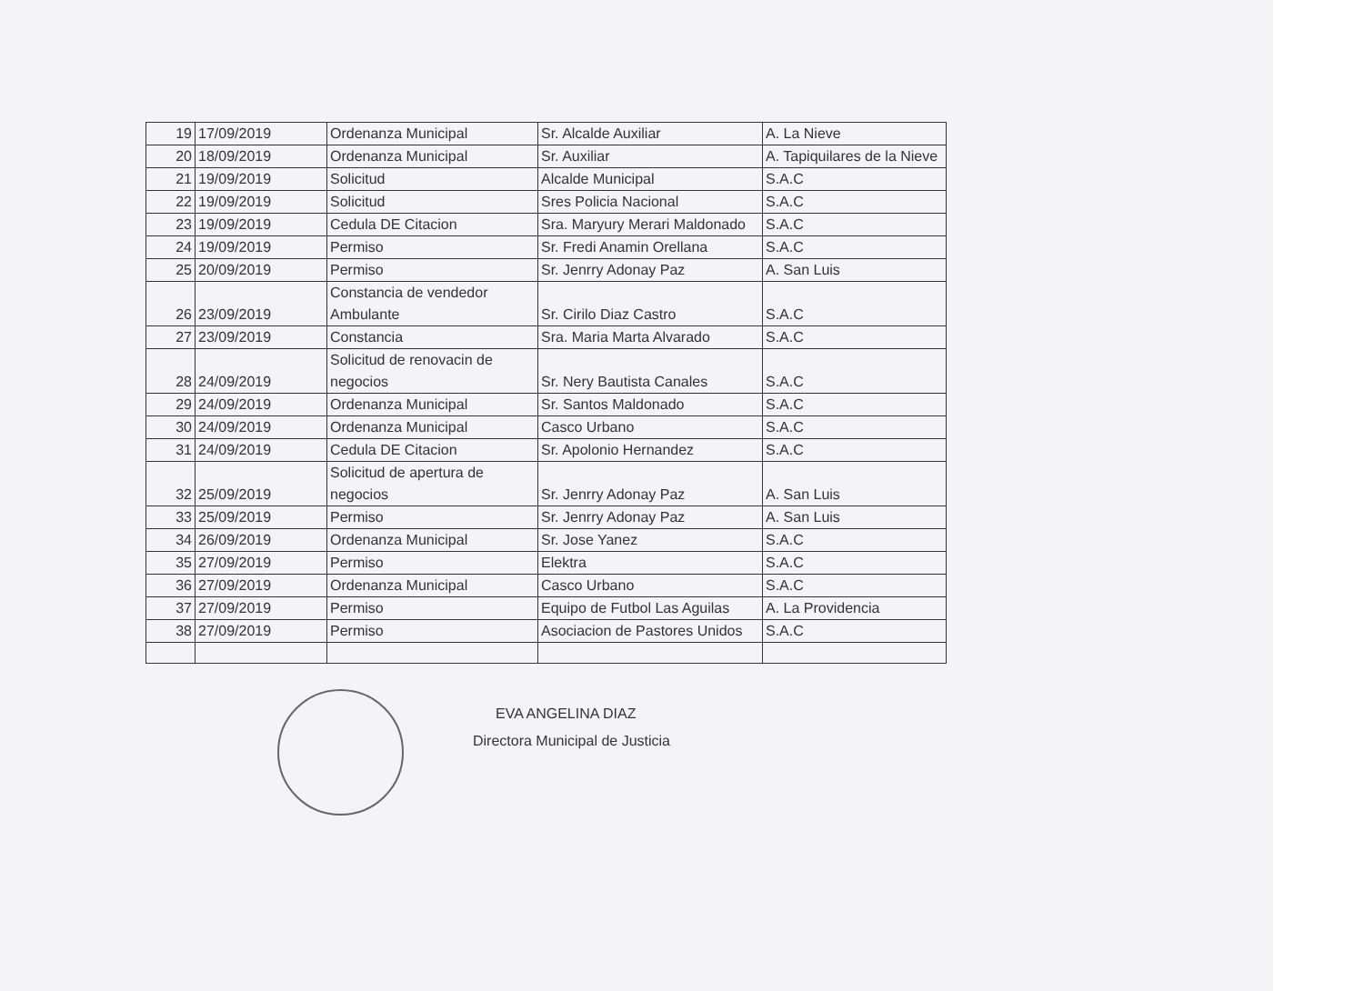| 19 | 17/09/2019 | Ordenanza Municipal | Sr. Alcalde Auxiliar | A. La Nieve |
| 20 | 18/09/2019 | Ordenanza Municipal | Sr. Auxiliar | A. Tapiquilares de la Nieve |
| 21 | 19/09/2019 | Solicitud | Alcalde Municipal | S.A.C |
| 22 | 19/09/2019 | Solicitud | Sres Policia Nacional | S.A.C |
| 23 | 19/09/2019 | Cedula DE Citacion | Sra. Maryury Merari Maldonado | S.A.C |
| 24 | 19/09/2019 | Permiso | Sr. Fredi Anamin Orellana | S.A.C |
| 25 | 20/09/2019 | Permiso | Sr. Jenrry Adonay Paz | A. San Luis |
| 26 | 23/09/2019 | Constancia de vendedor Ambulante | Sr. Cirilo Diaz Castro | S.A.C |
| 27 | 23/09/2019 | Constancia | Sra. Maria Marta Alvarado | S.A.C |
| 28 | 24/09/2019 | Solicitud de renovacin de negocios | Sr. Nery Bautista Canales | S.A.C |
| 29 | 24/09/2019 | Ordenanza Municipal | Sr. Santos Maldonado | S.A.C |
| 30 | 24/09/2019 | Ordenanza Municipal | Casco Urbano | S.A.C |
| 31 | 24/09/2019 | Cedula DE Citacion | Sr. Apolonio Hernandez | S.A.C |
| 32 | 25/09/2019 | Solicitud de apertura de negocios | Sr. Jenrry Adonay Paz | A. San Luis |
| 33 | 25/09/2019 | Permiso | Sr. Jenrry Adonay Paz | A. San Luis |
| 34 | 26/09/2019 | Ordenanza Municipal | Sr. Jose Yanez | S.A.C |
| 35 | 27/09/2019 | Permiso | Elektra | S.A.C |
| 36 | 27/09/2019 | Ordenanza Municipal | Casco Urbano | S.A.C |
| 37 | 27/09/2019 | Permiso | Equipo de Futbol Las Aguilas | A. La Providencia |
| 38 | 27/09/2019 | Permiso | Asociacion de Pastores Unidos | S.A.C |
EVA ANGELINA DIAZ
Directora Municipal de Justicia